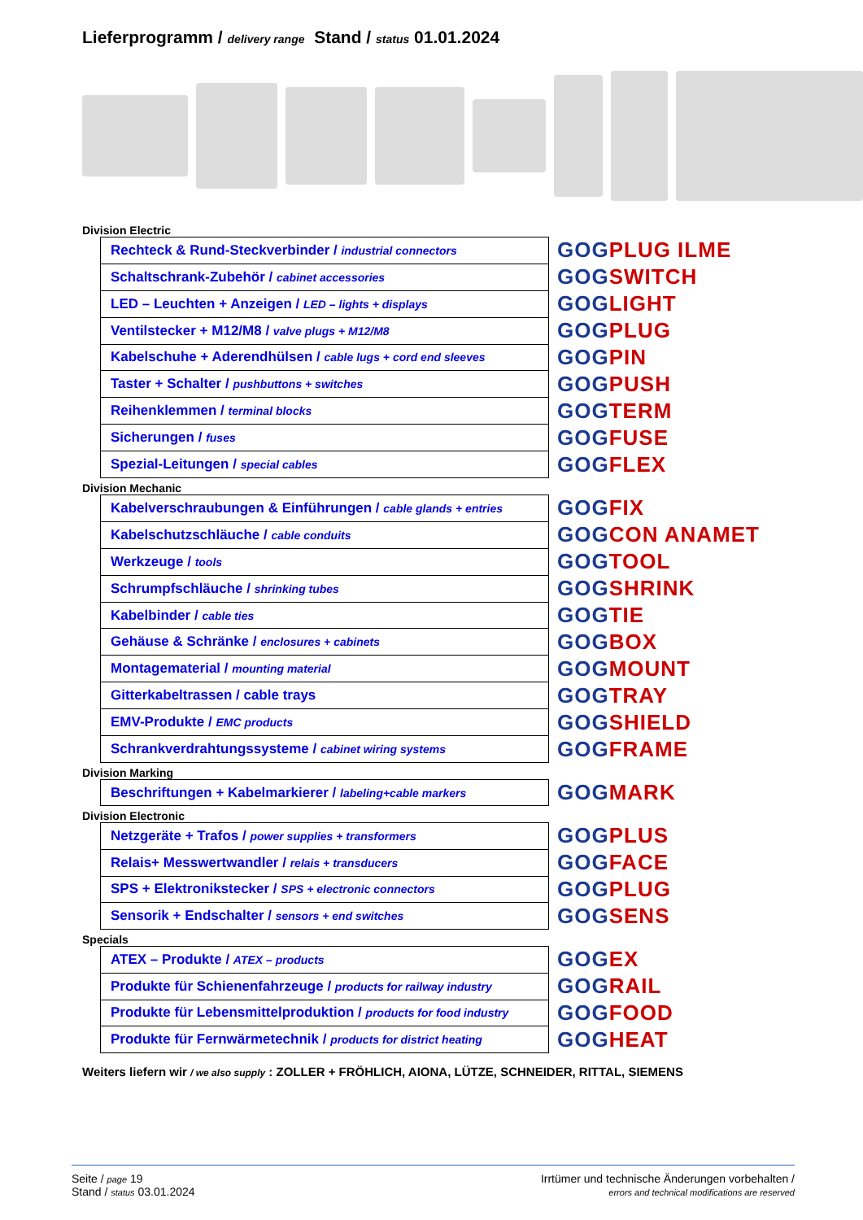Lieferprogramm / delivery range Stand / status 01.01.2024
Division Electric
| Rechteck & Rund-Steckverbinder / industrial connectors |
| Schaltschrank-Zubehör / cabinet accessories |
| LED – Leuchten + Anzeigen / LED – lights + displays |
| Ventilstecker + M12/M8 / valve plugs + M12/M8 |
| Kabelschuhe + Aderendhülsen / cable lugs + cord end sleeves |
| Taster + Schalter / pushbuttons + switches |
| Reihenklemmen / terminal blocks |
| Sicherungen / fuses |
| Spezial-Leitungen / special cables |
GOGPLUG ILME
GOGSWITCH
GOGLIGHT
GOGPLUG
GOGPIN
GOGPUSH
GOGTERM
GOGFUSE
GOGFLEX
Division Mechanic
| Kabelverschraubungen & Einführungen / cable glands + entries |
| Kabelschutzschläuche / cable conduits |
| Werkzeuge / tools |
| Schrumpfschläuche / shrinking tubes |
| Kabelbinder / cable ties |
| Gehäuse & Schränke / enclosures + cabinets |
| Montagematerial / mounting material |
| Gitterkabeltrassen / cable trays |
| EMV-Produkte / EMC products |
| Schrankverdrahtungssysteme / cabinet wiring systems |
GOGFIX
GOGCON ANAMET
GOGTOOL
GOGSHRINK
GOGTIE
GOGBOX
GOGMOUNT
GOGTRAY
GOGSHIELD
GOGFRAME
Division Marking
| Beschriftungen + Kabelmarkierer / labeling+cable markers |
GOGMARK
Division Electronic
| Netzgeräte + Trafos / power supplies + transformers |
| Relais+ Messwertwandler / relais + transducers |
| SPS + Elektronikstecker / SPS + electronic connectors |
| Sensorik + Endschalter / sensors + end switches |
GOGPLUS
GOGFACE
GOGPLUG
GOGSENS
Specials
| ATEX – Produkte / ATEX – products |
| Produkte für Schienenfahrzeuge / products for railway industry |
| Produkte für Lebensmittelproduktion / products for food industry |
| Produkte für Fernwärmetechnik / products for district heating |
GOGEX
GOGRAIL
GOGFOOD
GOGHEAT
Weiters liefern wir / we also supply : ZOLLER + FRÖHLICH, AIONA, LÜTZE, SCHNEIDER, RITTAL, SIEMENS
Seite / page 19
Stand / status 03.01.2024
Irrtümer und technische Änderungen vorbehalten /
errors and technical modifications are reserved